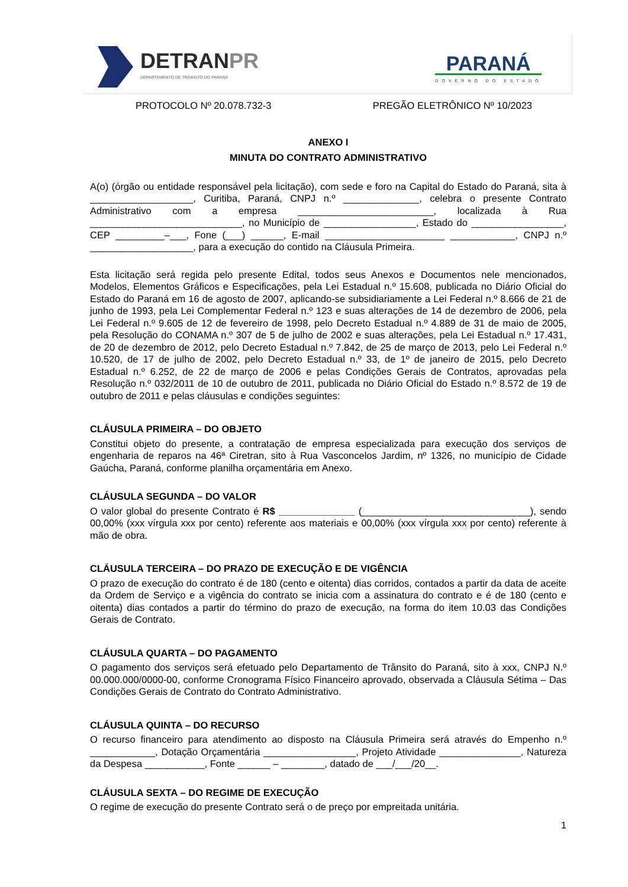DETRANPR
DEPARTAMENTO DE TRÂNSITO DO PARANÁ
PARANÁ
GOVERNO DO ESTADO
PROTOCOLO Nº 20.078.732-3 PREGÃO ELETRÔNICO Nº 10/2023
ANEXO I
MINUTA DO CONTRATO ADMINISTRATIVO
A(o) (órgão ou entidade responsável pela licitação), com sede e foro na Capital do Estado do Paraná, sita à ___________________, Curitiba, Paraná, CNPJ n.º ______________, celebra o presente Contrato Administrativo com a empresa _________________________, localizada à Rua ____________________________, no Município de _________________, Estado do _________________, CEP _________–___, Fone (___) ______, E-mail ______________________ ____________, CNPJ n.º ___________________, para a execução do contido na Cláusula Primeira.
Esta licitação será regida pelo presente Edital, todos seus Anexos e Documentos nele mencionados, Modelos, Elementos Gráficos e Especificações, pela Lei Estadual n.º 15.608, publicada no Diário Oficial do Estado do Paraná em 16 de agosto de 2007, aplicando-se subsidiariamente a Lei Federal n.º 8.666 de 21 de junho de 1993, pela Lei Complementar Federal n.º 123 e suas alterações de 14 de dezembro de 2006, pela Lei Federal n.º 9.605 de 12 de fevereiro de 1998, pelo Decreto Estadual n.º 4.889 de 31 de maio de 2005, pela Resolução do CONAMA n.º 307 de 5 de julho de 2002 e suas alterações, pela Lei Estadual n.º 17.431, de 20 de dezembro de 2012, pelo Decreto Estadual n.º 7.842, de 25 de março de 2013, pelo Lei Federal n.º 10.520, de 17 de julho de 2002, pelo Decreto Estadual n.º 33, de 1º de janeiro de 2015, pelo Decreto Estadual n.º 6.252, de 22 de março de 2006 e pelas Condições Gerais de Contratos, aprovadas pela Resolução n.º 032/2011 de 10 de outubro de 2011, publicada no Diário Oficial do Estado n.º 8.572 de 19 de outubro de 2011 e pelas cláusulas e condições seguintes:
CLÁUSULA PRIMEIRA – DO OBJETO
Constitui objeto do presente, a contratação de empresa especializada para execução dos serviços de engenharia de reparos na 46ª Ciretran, sito à Rua Vasconcelos Jardim, nº 1326, no município de Cidade Gaúcha, Paraná, conforme planilha orçamentária em Anexo.
CLÁUSULA SEGUNDA – DO VALOR
O valor global do presente Contrato é R$ ______________ (_______________________________), sendo 00,00% (xxx vírgula xxx por cento) referente aos materiais e 00,00% (xxx vírgula xxx por cento) referente à mão de obra.
CLÁUSULA TERCEIRA – DO PRAZO DE EXECUÇÃO E DE VIGÊNCIA
O prazo de execução do contrato é de 180 (cento e oitenta) dias corridos, contados a partir da data de aceite da Ordem de Serviço e a vigência do contrato se inicia com a assinatura do contrato e é de 180 (cento e oitenta) dias contados a partir do término do prazo de execução, na forma do item 10.03 das Condições Gerais de Contrato.
CLÁUSULA QUARTA – DO PAGAMENTO
O pagamento dos serviços será efetuado pelo Departamento de Trânsito do Paraná, sito à xxx, CNPJ N.º 00.000.000/0000-00, conforme Cronograma Físico Financeiro aprovado, observada a Cláusula Sétima – Das Condições Gerais de Contrato do Contrato Administrativo.
CLÁUSULA QUINTA – DO RECURSO
O recurso financeiro para atendimento ao disposto na Cláusula Primeira será através do Empenho n.º ____________, Dotação Orçamentária _________________, Projeto Atividade _______________, Natureza da Despesa ___________, Fonte ______ – ________, datado de ___/___/20__.
CLÁUSULA SEXTA – DO REGIME DE EXECUÇÃO
O regime de execução do presente Contrato será o de preço por empreitada unitária.
1